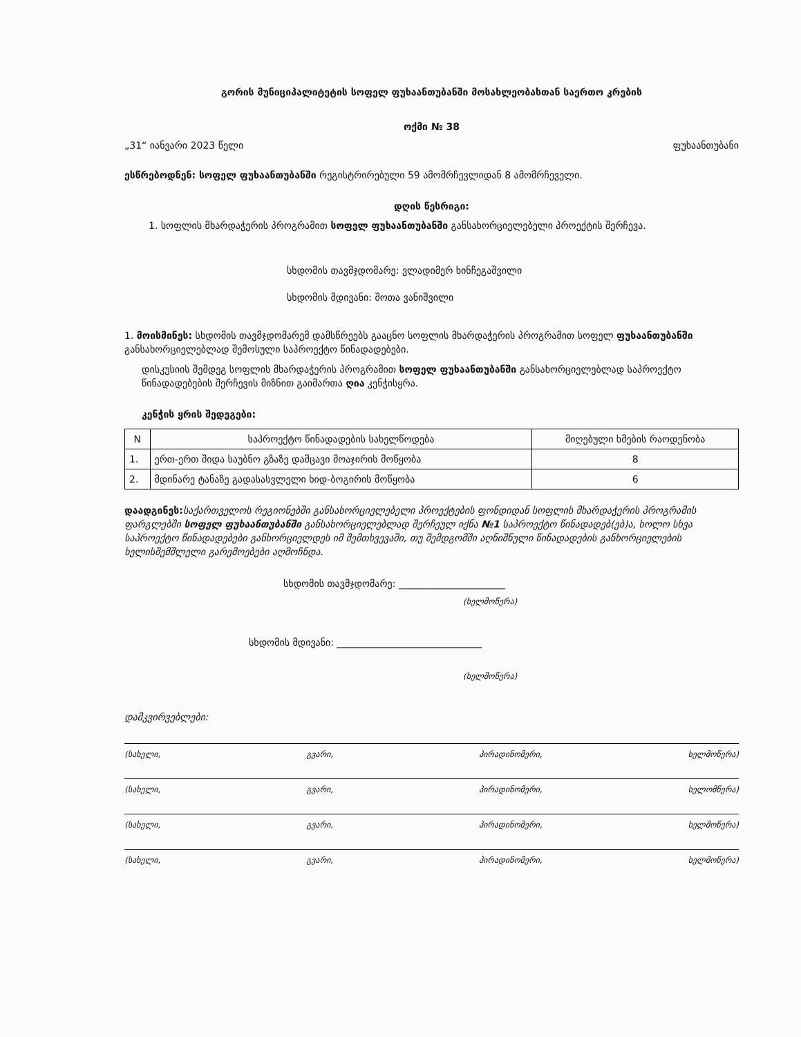გორის მუნიციპალიტეტის სოფელ ფუხაანთუბანში მოსახლეობასთან საერთო კრების
ოქმი № 38
„31“ იანვარი 2023 წელი ფუხაანთუბანი
ესწრებოდნენ: სოფელ ფუხაანთუბანში რეგისტრირებული 59 ამომრჩევლიდან 8 ამომრჩეველი.
დღის წესრიგი:
1. სოფლის მხარდაჭერის პროგრამით სოფელ ფუხაანთუბანში განსახორციელებელი პროექტის შერჩევა.
სხდომის თავმჯდომარე: ვლადიმერ ხინჩეგაშვილი
სხდომის მდივანი: შოთა ვანიშვილი
1. მოისმინეს: სხდომის თავმჯდომარემ დამსწრეებს გააცნო სოფლის მხარდაჭერის პროგრამით სოფელ ფუხაანთუბანში განსახორციელებლად შემოსული საპროექტო წინადადებები.
დისკუსიის შემდეგ სოფლის მხარდაჭერის პროგრამით სოფელ ფუხაანთუბანში განსახორციელებლად საპროექტო წინადადებების შერჩევის მიზნით გაიმართა ღია კენჭისყრა.
კენჭის ყრის შედეგები:
| N | საპროექტო წინადადების სახელწოდება | მიღებული ხმების რაოდენობა |
| --- | --- | --- |
| 1. | ერთ-ერთ შიდა საუბნო გზაზე დამცავი მოაჯირის მოწყობა | 8 |
| 2. | მდინარე ტანაზე გადასასვლელი ხიდ-ბოგირის მოწყობა | 6 |
დაადგინეს: საქართველოს რეგიონებში განსახორციელებელი პროექტების ფონდიდან სოფლის მხარდაჭერის პროგრამის ფარგლებში სოფელ ფუხაანთუბანში განსახორციელებლად შერჩეულ იქნა №1 საპროექტო წინადადებ(ებ)ა, ხოლო სხვა საპროექტო წინადადებები განხორციელდეს იმ შემთხვევაში, თუ შემდგომში აღნიშნული წინადადების განხორციელების ხელისშემშლელი გარემოებები აღმოჩნდა.
სხდომის თავმჯდომარე: ______________________
(ხელმოწერა)
სხდომის მდივანი: ______________________________
(ხელმოწერა)
დამკვირვებლები:
(სახელი, გვარი, პირადინომერი, ხელმოწერა)
(სახელი, გვარი, პირადინომერი, ხელომწერა)
(სახელი, გვარი, პირადინომერი, ხელმოწერა)
(სახელი, გვარი, პირადინომერი, ხელმოწერა)